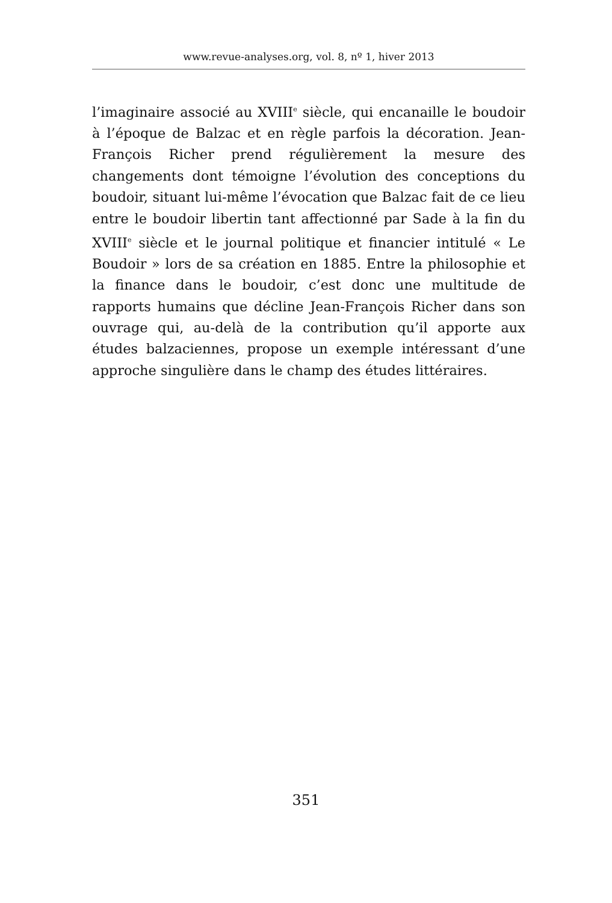www.revue-analyses.org, vol. 8, nº 1, hiver 2013
l’imaginaire associé au XVIII<sup>e</sup> siècle, qui encanaille le boudoir à l’époque de Balzac et en règle parfois la décoration. Jean-François Richer prend régulièrement la mesure des changements dont témoigne l’évolution des conceptions du boudoir, situant lui-même l’évocation que Balzac fait de ce lieu entre le boudoir libertin tant affectionné par Sade à la fin du XVIII<sup>e</sup> siècle et le journal politique et financier intitulé « Le Boudoir » lors de sa création en 1885. Entre la philosophie et la finance dans le boudoir, c’est donc une multitude de rapports humains que décline Jean-François Richer dans son ouvrage qui, au-delà de la contribution qu’il apporte aux études balzaciennes, propose un exemple intéressant d’une approche singulière dans le champ des études littéraires.
351